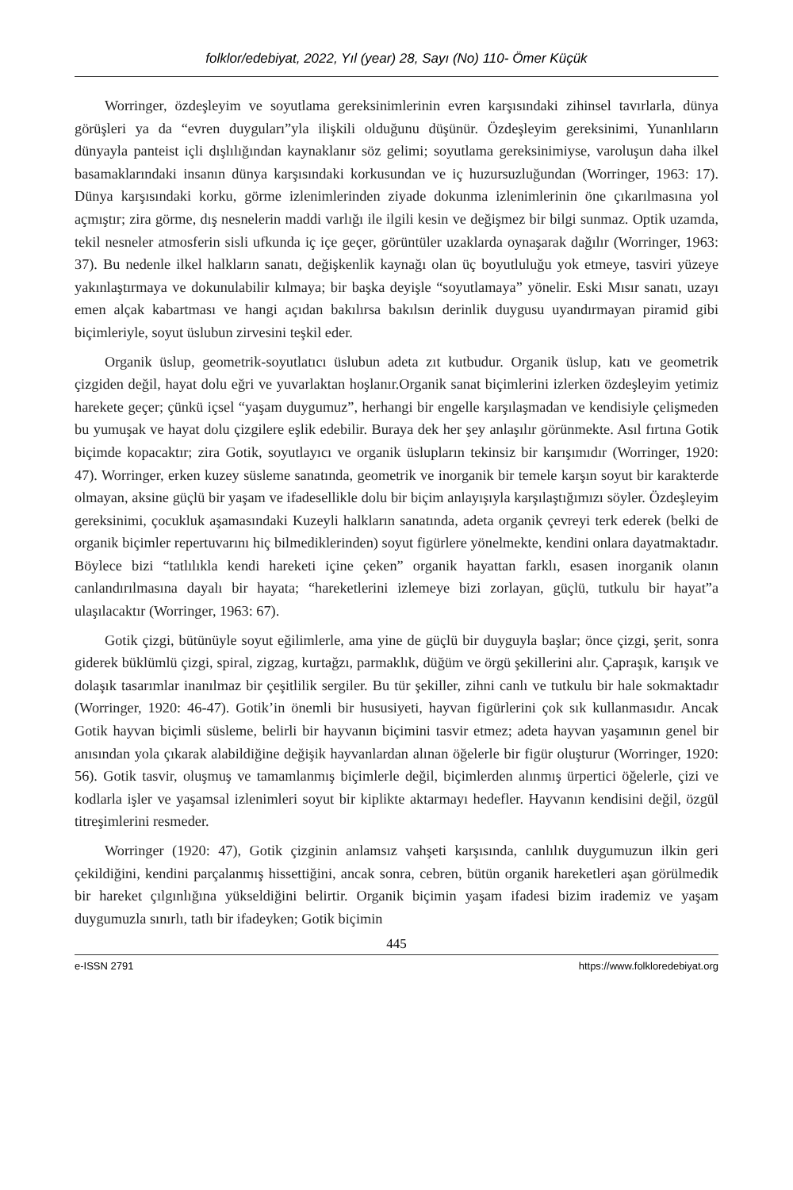folklor/edebiyat, 2022, Yıl (year) 28, Sayı (No) 110- Ömer Küçük
Worringer, özdeşleyim ve soyutlama gereksinimlerinin evren karşısındaki zihinsel tavırlarla, dünya görüşleri ya da “evren duyguları”yla ilişkili olduğunu düşünür. Özdeşleyim gereksinimi, Yunanlıların dünyayla panteist içli dışlılığından kaynaklanır söz gelimi; soyutlama gereksinimiyse, varoluşun daha ilkel basamaklarındaki insanın dünya karşısındaki korkusundan ve iç huzursuzluğundan (Worringer, 1963: 17). Dünya karşısındaki korku, görme izlenimlerinden ziyade dokunma izlenimlerinin öne çıkarılmasına yol açmıştır; zira görme, dış nesnelerin maddi varlığı ile ilgili kesin ve değişmez bir bilgi sunmaz. Optik uzamda, tekil nesneler atmosferin sisli ufkunda iç içe geçer, görüntüler uzaklarda oynaşarak dağılır (Worringer, 1963: 37). Bu nedenle ilkel halkların sanatı, değişkenlik kaynağı olan üç boyutluluğu yok etmeye, tasviri yüzeye yakınlaştırmaya ve dokunulabilir kılmaya; bir başka deyişle “soyutlamaya” yönelir. Eski Mısır sanatı, uzayı emen alçak kabartması ve hangi açıdan bakılırsa bakılsın derinlik duygusu uyandırmayan piramid gibi biçimleriyle, soyut üslubun zirvesini teşkil eder.
Organik üslup, geometrik-soyutlatıcı üslubun adeta zıt kutbudur. Organik üslup, katı ve geometrik çizgiden değil, hayat dolu eğri ve yuvarlaktan hoşlanır.Organik sanat biçimlerini izlerken özdeşleyim yetimiz harekete geçer; çünkü içsel “yaşam duygumuz”, herhangi bir engelle karşılaşmadan ve kendisiyle çelişmeden bu yumuşak ve hayat dolu çizgilere eşlik edebilir. Buraya dek her şey anlaşılır görünmekte. Asıl fırtına Gotik biçimde kopacaktır; zira Gotik, soyutlayıcı ve organik üslupların tekinsiz bir karışımıdır (Worringer, 1920: 47). Worringer, erken kuzey süsleme sanatında, geometrik ve inorganik bir temele karşın soyut bir karakterde olmayan, aksine güçlü bir yaşam ve ifadesellikle dolu bir biçim anlayışıyla karşılaştığımızı söyler. Özdeşleyim gereksinimi, çocukluk aşamasındaki Kuzeyli halkların sanatında, adeta organik çevreyi terk ederek (belki de organik biçimler repertuvarını hiç bilmediklerinden) soyut figürlere yönelmekte, kendini onlara dayatmaktadır. Böylece bizi “tatlılıkla kendi hareketi içine çeken” organik hayattan farklı, esasen inorganik olanın canlandırılmasına dayalı bir hayata; “hareketlerini izlemeye bizi zorlayan, güçlü, tutkulu bir hayat”a ulaşılacaktır (Worringer, 1963: 67).
Gotik çizgi, bütünüyle soyut eğilimlerle, ama yine de güçlü bir duyguyla başlar; önce çizgi, şerit, sonra giderek büklümlü çizgi, spiral, zigzag, kurtağzı, parmaklık, düğüm ve örgü şekillerini alır. Çapraşık, karışık ve dolaşık tasarımlar inanılmaz bir çeşitlilik sergiler. Bu tür şekiller, zihni canlı ve tutkulu bir hale sokmaktadır (Worringer, 1920: 46-47). Gotik’in önemli bir hususiyeti, hayvan figürlerini çok sık kullanmasıdır. Ancak Gotik hayvan biçimli süsleme, belirli bir hayvanın biçimini tasvir etmez; adeta hayvan yaşamının genel bir anısından yola çıkarak alabildiğine değişik hayvanlardan alınan öğelerle bir figür oluşturur (Worringer, 1920: 56). Gotik tasvir, oluşmuş ve tamamlanmış biçimlerle değil, biçimlerden alınmış ürpertici öğelerle, çizi ve kodlarla işler ve yaşamsal izlenimleri soyut bir kiplikte aktarmayı hedefler. Hayvanın kendisini değil, özgül titreşimlerini resmeder.
Worringer (1920: 47), Gotik çizginin anlamsız vahşeti karşısında, canlılık duygumuzun ilkin geri çekildiğini, kendini parçalanmış hissettiğini, ancak sonra, cebren, bütün organik hareketleri aşan görülmedik bir hareket çılgınlığına yükseldiğini belirtir. Organik biçimin yaşam ifadesi bizim irademiz ve yaşam duygumuzla sınırlı, tatlı bir ifadeyken; Gotik biçimin
445
e-ISSN 2791 https://www.folkloredebiyat.org